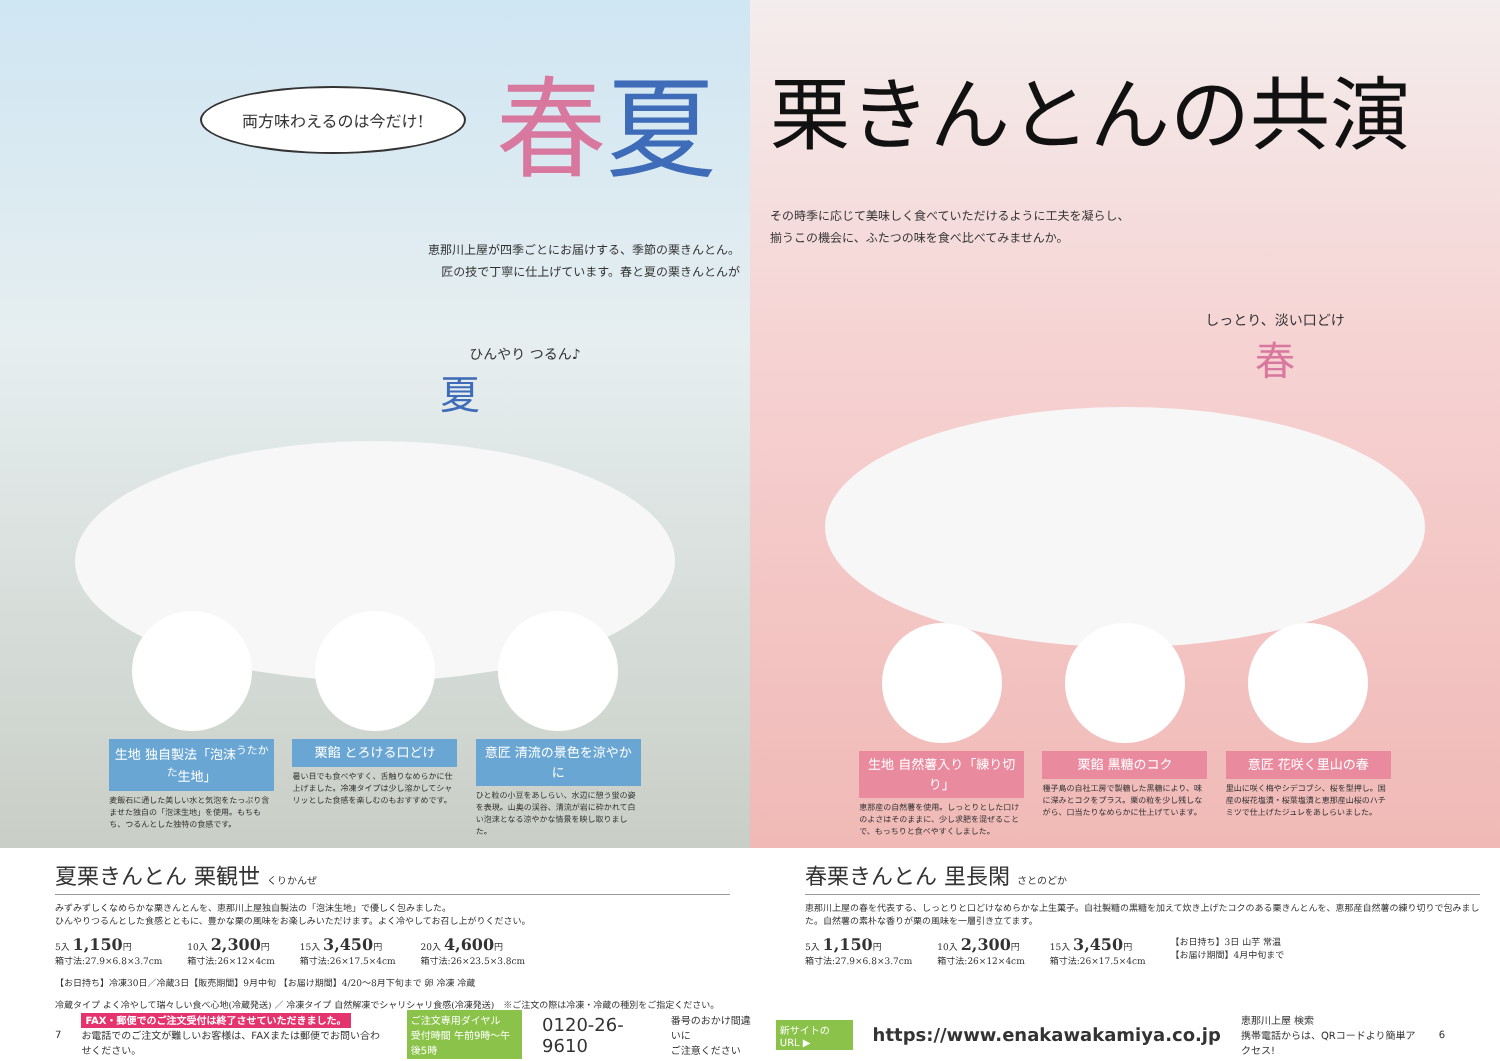両方味わえるのは今だけ!
春夏
恵那川上屋が四季ごとにお届けする、季節の栗きんとん。
匠の技で丁寧に仕上げています。春と夏の栗きんとんが
ひんやり つるん♪
夏
生地 独自製法「泡沫<sup>うたかた</sup>生地」
麦飯石に通した美しい水と気泡をたっぷり含ませた独自の「泡沫生地」を使用。もちもち、つるんとした独特の食感です。
栗餡 とろける口どけ
暑い日でも食べやすく、舌触りなめらかに仕上げました。冷凍タイプは少し溶かしてシャリッとした食感を楽しむのもおすすめです。
意匠 清流の景色を涼やかに
ひと粒の小豆をあしらい、水辺に憩う蛍の姿を表現。山奥の渓谷、清流が岩に砕かれて白い泡沫となる涼やかな情景を映し取りました。
栗きんとんの共演
その時季に応じて美味しく食べていただけるように工夫を凝らし、
揃うこの機会に、ふたつの味を食べ比べてみませんか。
しっとり、淡い口どけ
春
生地 自然薯入り「練り切り」
恵那産の自然薯を使用。しっとりとした口けのよさはそのままに、少し求肥を混ぜることで、もっちりと食べやすくしました。
栗餡 黒糖のコク
種子島の自社工房で製糖した黒糖により、味に深みとコクをプラス。栗の粒を少し残しながら、口当たりなめらかに仕上げています。
意匠 花咲く里山の春
里山に咲く梅やシデコブシ、桜を型押し。国産の桜花塩漬・桜葉塩漬と恵那産山桜のハチミツで仕上げたジュレをあしらいました。
夏栗きんとん 栗観世 くりかんぜ
みずみずしくなめらかな栗きんとんを、恵那川上屋独自製法の「泡沫生地」で優しく包みました。
ひんやりつるんとした食感とともに、豊かな栗の風味をお楽しみいただけます。よく冷やしてお召し上がりください。
5入 1,150円
箱寸法:27.9×6.8×3.7cm
10入 2,300円
箱寸法:26×12×4cm
15入 3,450円
箱寸法:26×17.5×4cm
20入 4,600円
箱寸法:26×23.5×3.8cm
【お日持ち】冷凍30日／冷蔵3日【販売期間】9月中旬 【お届け期間】4/20〜8月下旬まで 卵 冷凍 冷蔵
冷蔵タイプ よく冷やして瑞々しい食べ心地(冷蔵発送) ／ 冷凍タイプ 自然解凍でシャリシャリ食感(冷凍発送)　※ご注文の際は冷凍・冷蔵の種別をご指定ください。
春栗きんとん 里長閑 さとのどか
恵那川上屋の春を代表する、しっとりと口どけなめらかな上生菓子。自社製糖の黒糖を加えて炊き上げたコクのある栗きんとんを、恵那産自然薯の練り切りで包みました。自然薯の素朴な香りが栗の風味を一層引き立てます。
5入 1,150円
箱寸法:27.9×6.8×3.7cm
10入 2,300円
箱寸法:26×12×4cm
15入 3,450円
箱寸法:26×17.5×4cm
【お日持ち】3日 山芋 常温
【お届け期間】4月中旬まで
7 FAX・郵便でのご注文受付は終了させていただきました。
お電話でのご注文が難しいお客様は、FAXまたは郵便でお問い合わせください。 ご注文専用ダイヤル
受付時間 午前9時〜午後5時 0120-26-9610 番号のおかけ間違いに
ご注意ください 新サイトのURL ▶ https://www.enakawakamiya.co.jp 恵那川上屋 検索
携帯電話からは、QRコードより簡単アクセス! 6